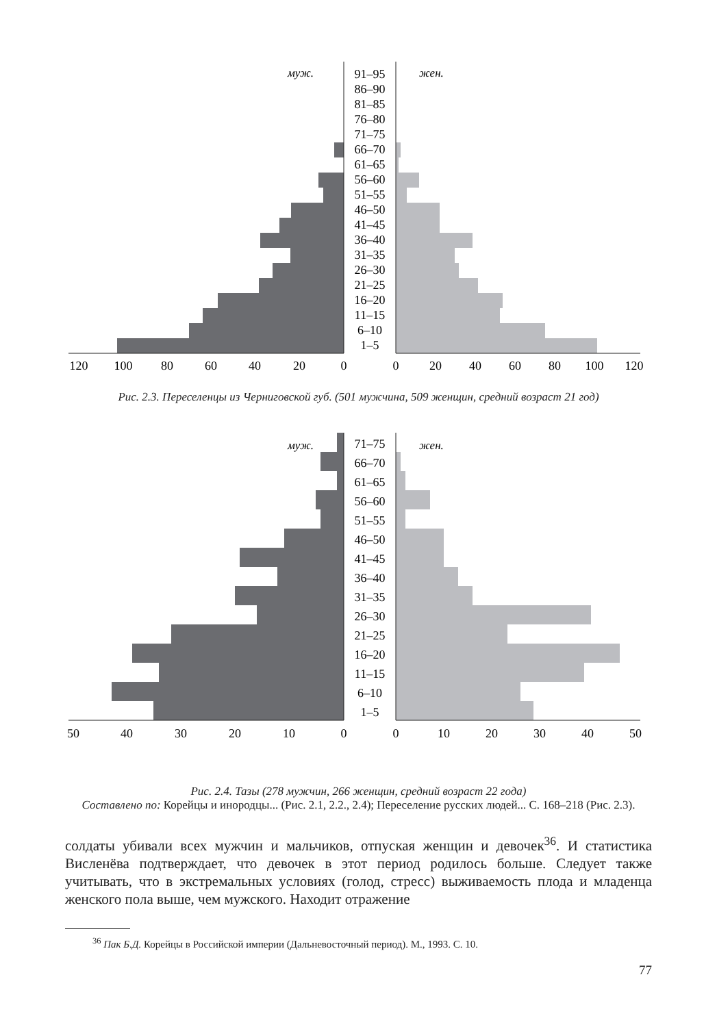муж.
жен.
91–95
86–90
81–85
76–80
71–75
66–70
61–65
56–60
51–55
46–50
41–45
36–40
31–35
26–30
21–25
16–20
11–15
6–10
1–5
120
100
80
60
40
20
0
0
20
40
60
80
100
120
Рис. 2.3. Переселенцы из Черниговской губ. (501 мужчина, 509 женщин, средний возраст 21 год)
муж.
жен.
71–75
66–70
61–65
56–60
51–55
46–50
41–45
36–40
31–35
26–30
21–25
16–20
11–15
6–10
1–5
50
40
30
20
10
0
0
10
20
30
40
50
Рис. 2.4. Тазы (278 мужчин, 266 женщин, средний возраст 22 года)
Составлено по: Корейцы и инородцы... (Рис. 2.1, 2.2., 2.4); Переселение русских людей... С. 168–218 (Рис. 2.3).
солдаты убивали всех мужчин и мальчиков, отпуская женщин и девочек<sup>36</sup>. И статистика Висленёва подтверждает, что девочек в этот период родилось больше. Следует также учитывать, что в экстремальных условиях (голод, стресс) выживаемость плода и младенца женского пола выше, чем мужского. Находит отражение
<sup>36</sup> Пак Б.Д. Корейцы в Российской империи (Дальневосточный период). М., 1993. С. 10.
77